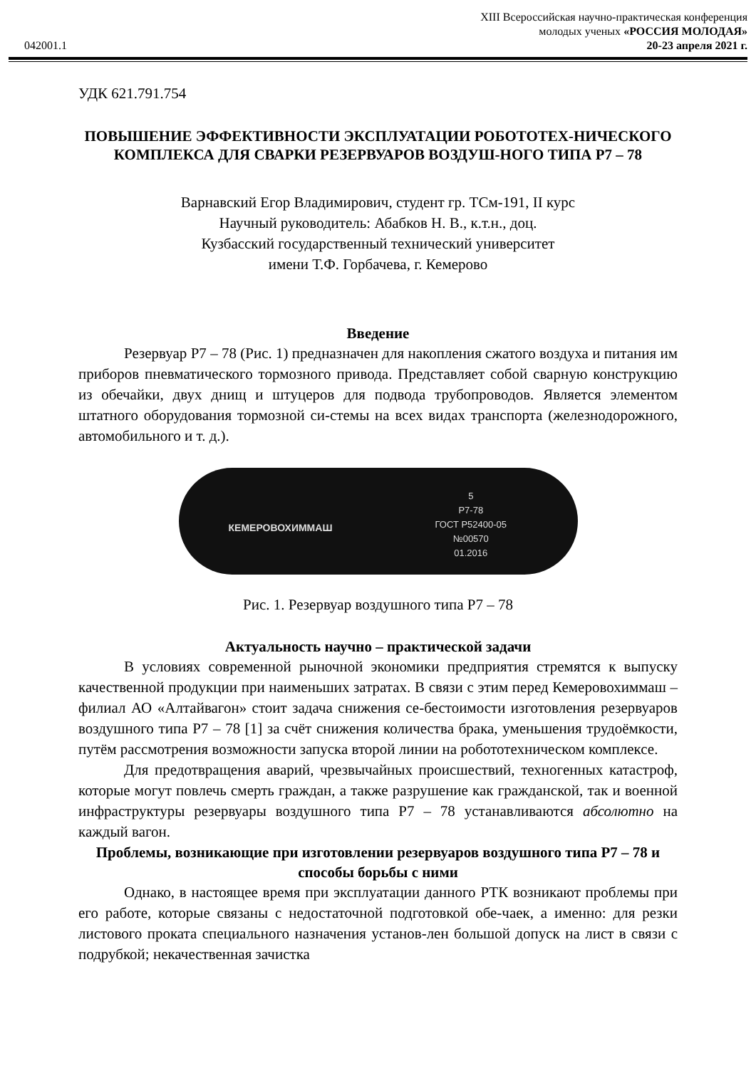XIII Всероссийская научно-практическая конференция
молодых ученых «РОССИЯ МОЛОДАЯ»
042001.1 20-23 апреля 2021 г.
УДК 621.791.754
ПОВЫШЕНИЕ ЭФФЕКТИВНОСТИ ЭКСПЛУАТАЦИИ РОБОТОТЕХ-НИЧЕСКОГО КОМПЛЕКСА ДЛЯ СВАРКИ РЕЗЕРВУАРОВ ВОЗДУШ-НОГО ТИПА Р7 – 78
Варнавский Егор Владимирович, студент гр. ТСм-191, II курс
Научный руководитель: Абабков Н. В., к.т.н., доц.
Кузбасский государственный технический университет
имени Т.Ф. Горбачева, г. Кемерово
Введение
Резервуар Р7 – 78 (Рис. 1) предназначен для накопления сжатого воздуха и питания им приборов пневматического тормозного привода. Представляет собой сварную конструкцию из обечайки, двух днищ и штуцеров для подвода трубопроводов. Является элементом штатного оборудования тормозной си-стемы на всех видах транспорта (железнодорожного, автомобильного и т. д.).
КЕМЕРОВОХИММАШ 5
Р7-78
ГОСТ Р52400-05
№00570
01.2016
Рис. 1. Резервуар воздушного типа Р7 – 78
Актуальность научно – практической задачи
В условиях современной рыночной экономики предприятия стремятся к выпуску качественной продукции при наименьших затратах. В связи с этим перед Кемеровохиммаш – филиал АО «Алтайвагон» стоит задача снижения се-бестоимости изготовления резервуаров воздушного типа Р7 – 78 [1] за счёт снижения количества брака, уменьшения трудоёмкости, путём рассмотрения возможности запуска второй линии на робототехническом комплексе.
Для предотвращения аварий, чрезвычайных происшествий, техногенных катастроф, которые могут повлечь смерть граждан, а также разрушение как гражданской, так и военной инфраструктуры резервуары воздушного типа Р7 – 78 устанавливаются абсолютно на каждый вагон.
Проблемы, возникающие при изготовлении резервуаров воздушного типа Р7 – 78 и способы борьбы с ними
Однако, в настоящее время при эксплуатации данного РТК возникают проблемы при его работе, которые связаны с недостаточной подготовкой обе-чаек, а именно: для резки листового проката специального назначения установ-лен большой допуск на лист в связи с подрубкой; некачественная зачистка